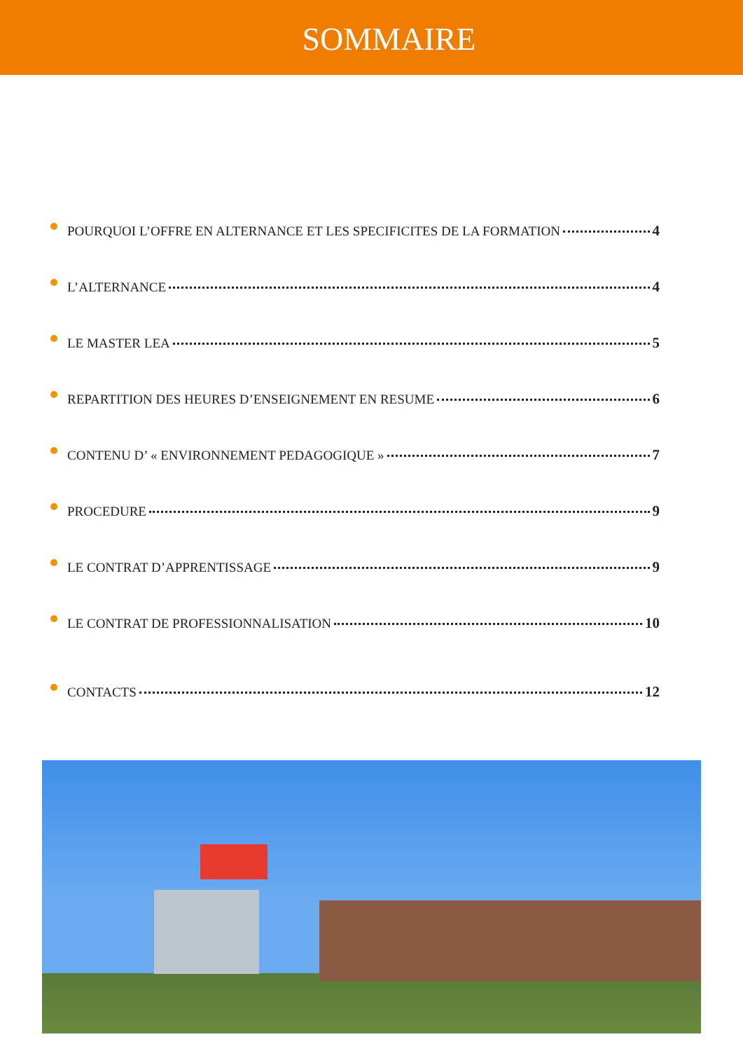SOMMAIRE
POURQUOI L’OFFRE EN ALTERNANCE ET LES SPECIFICITES DE LA FORMATION 4
L’ALTERNANCE 4
LE MASTER LEA 5
REPARTITION DES HEURES D’ENSEIGNEMENT EN RESUME 6
CONTENU D’ « ENVIRONNEMENT PEDAGOGIQUE » 7
PROCEDURE 9
LE CONTRAT D’APPRENTISSAGE 9
LE CONTRAT DE PROFESSIONNALISATION 10
CONTACTS 12